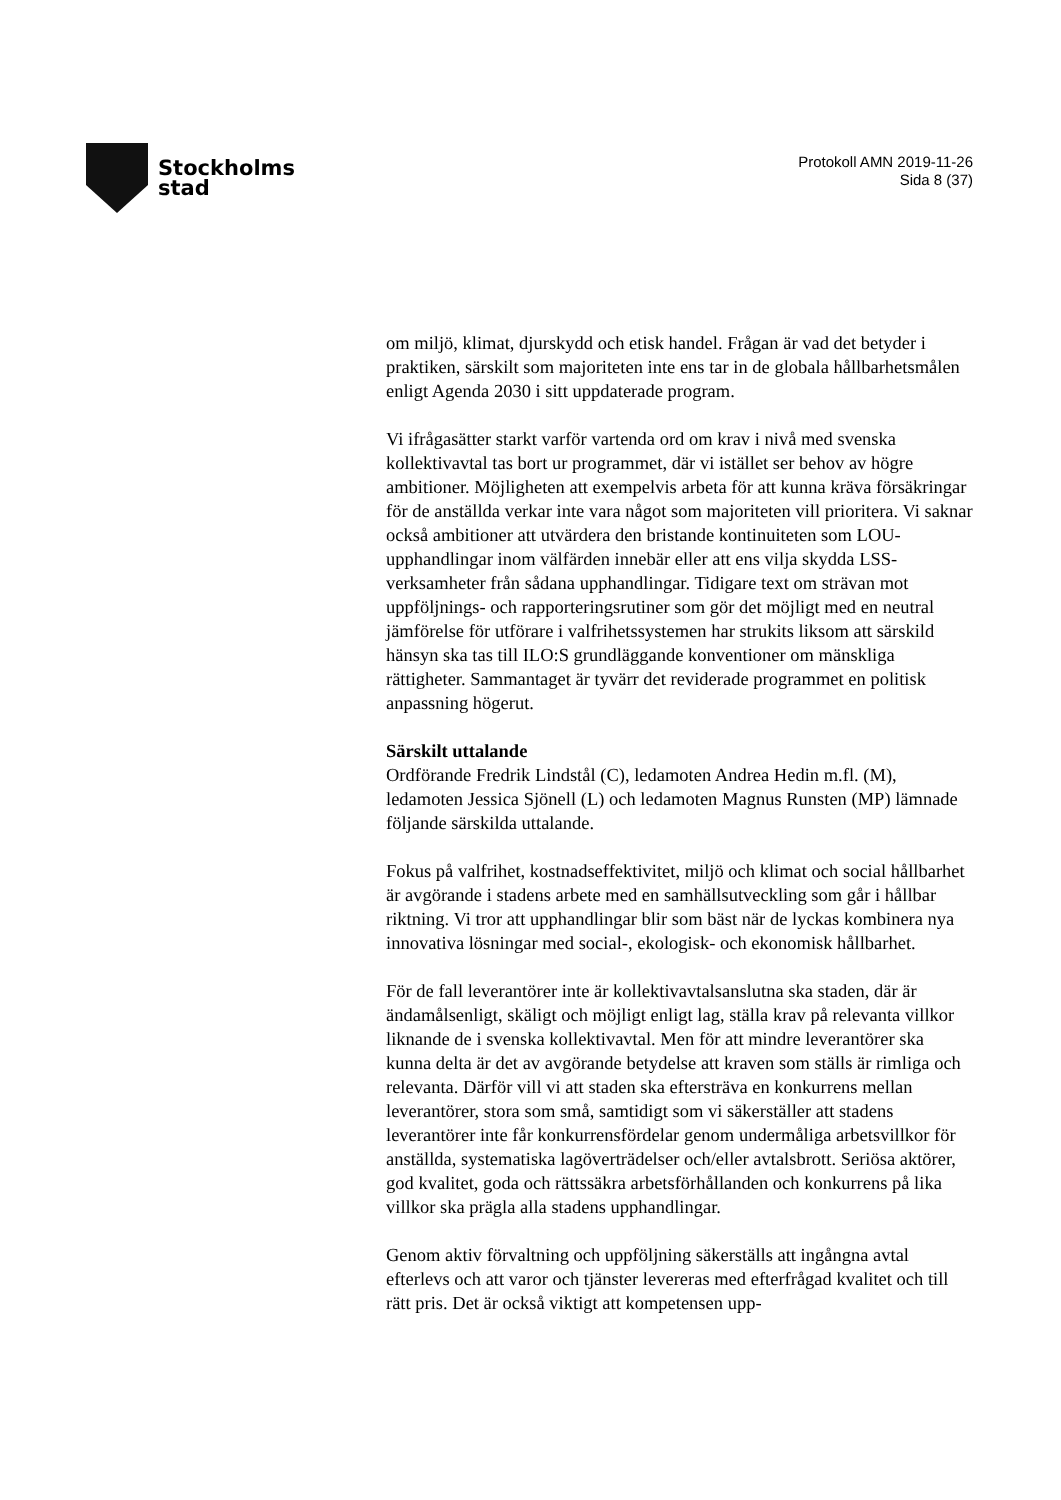Stockholms
stad
Protokoll AMN 2019-11-26
Sida 8 (37)
om miljö, klimat, djurskydd och etisk handel. Frågan är vad det betyder i praktiken, särskilt som majoriteten inte ens tar in de globala hållbarhetsmålen enligt Agenda 2030 i sitt uppdaterade program.
Vi ifrågasätter starkt varför vartenda ord om krav i nivå med svenska kollektivavtal tas bort ur programmet, där vi istället ser behov av högre ambitioner. Möjligheten att exempelvis arbeta för att kunna kräva försäkringar för de anställda verkar inte vara något som majoriteten vill prioritera. Vi saknar också ambitioner att utvärdera den bristande kontinuiteten som LOU-upphandlingar inom välfärden innebär eller att ens vilja skydda LSS-verksamheter från sådana upphandlingar. Tidigare text om strävan mot uppföljnings- och rapporteringsrutiner som gör det möjligt med en neutral jämförelse för utförare i valfrihetssystemen har strukits liksom att särskild hänsyn ska tas till ILO:S grundläggande konventioner om mänskliga rättigheter. Sammantaget är tyvärr det reviderade programmet en politisk anpassning högerut.
Särskilt uttalande
Ordförande Fredrik Lindstål (C), ledamoten Andrea Hedin m.fl. (M), ledamoten Jessica Sjönell (L) och ledamoten Magnus Runsten (MP) lämnade följande särskilda uttalande.
Fokus på valfrihet, kostnadseffektivitet, miljö och klimat och social hållbarhet är avgörande i stadens arbete med en samhällsutveckling som går i hållbar riktning. Vi tror att upphandlingar blir som bäst när de lyckas kombinera nya innovativa lösningar med social-, ekologisk- och ekonomisk hållbarhet.
För de fall leverantörer inte är kollektivavtalsanslutna ska staden, där är ändamålsenligt, skäligt och möjligt enligt lag, ställa krav på relevanta villkor liknande de i svenska kollektivavtal. Men för att mindre leverantörer ska kunna delta är det av avgörande betydelse att kraven som ställs är rimliga och relevanta. Därför vill vi att staden ska eftersträva en konkurrens mellan leverantörer, stora som små, samtidigt som vi säkerställer att stadens leverantörer inte får konkurrensfördelar genom undermåliga arbetsvillkor för anställda, systematiska lagöverträdelser och/eller avtalsbrott. Seriösa aktörer, god kvalitet, goda och rättssäkra arbetsförhållanden och konkurrens på lika villkor ska prägla alla stadens upphandlingar.
Genom aktiv förvaltning och uppföljning säkerställs att ingångna avtal efterlevs och att varor och tjänster levereras med efterfrågad kvalitet och till rätt pris. Det är också viktigt att kompetensen upp-